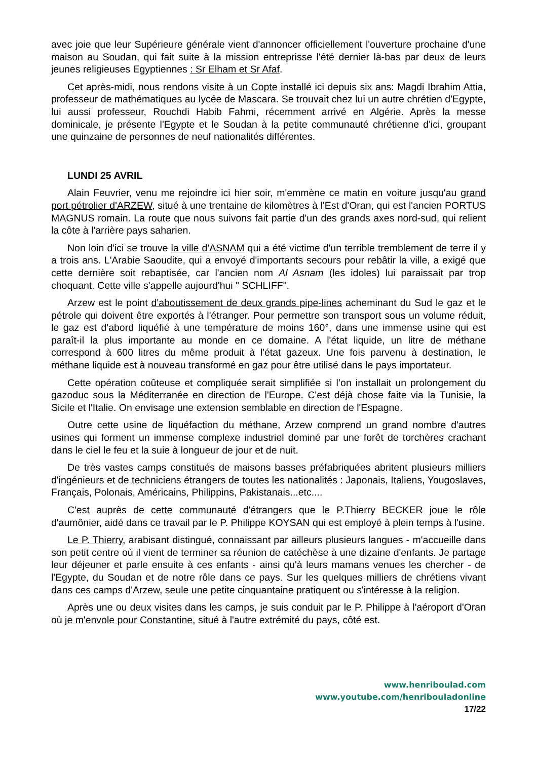avec joie que leur Supérieure générale vient d'annoncer officiellement l'ouverture prochaine d'une maison au Soudan, qui fait suite à la mission entreprisse l'été dernier là-bas par deux de leurs jeunes religieuses Egyptiennes : Sr Elham et Sr Afaf.
Cet après-midi, nous rendons visite à un Copte installé ici depuis six ans: Magdi Ibrahim Attia, professeur de mathématiques au lycée de Mascara. Se trouvait chez lui un autre chrétien d'Egypte, lui aussi professeur, Rouchdi Habib Fahmi, récemment arrivé en Algérie. Après la messe dominicale, je présente l'Egypte et le Soudan à la petite communauté chrétienne d'ici, groupant une quinzaine de personnes de neuf nationalités différentes.
LUNDI 25 AVRIL
Alain Feuvrier, venu me rejoindre ici hier soir, m'emmène ce matin en voiture jusqu'au grand port pétrolier d'ARZEW, situé à une trentaine de kilomètres à l'Est d'Oran, qui est l'ancien PORTUS MAGNUS romain. La route que nous suivons fait partie d'un des grands axes nord-sud, qui relient la côte à l'arrière pays saharien.
Non loin d'ici se trouve la ville d'ASNAM qui a été victime d'un terrible tremblement de terre il y a trois ans. L'Arabie Saoudite, qui a envoyé d'importants secours pour rebâtir la ville, a exigé que cette dernière soit rebaptisée, car l'ancien nom Al Asnam (les idoles) lui paraissait par trop choquant. Cette ville s'appelle aujourd'hui " SCHLIFF".
Arzew est le point d'aboutissement de deux grands pipe-lines acheminant du Sud le gaz et le pétrole qui doivent être exportés à l'étranger. Pour permettre son transport sous un volume réduit, le gaz est d'abord liquéfié à une température de moins 160°, dans une immense usine qui est paraît-il la plus importante au monde en ce domaine. A l'état liquide, un litre de méthane correspond à 600 litres du même produit à l'état gazeux. Une fois parvenu à destination, le méthane liquide est à nouveau transformé en gaz pour être utilisé dans le pays importateur.
Cette opération coûteuse et compliquée serait simplifiée si l’on installait un prolongement du gazoduc sous la Méditerranée en direction de l'Europe. C'est déjà chose faite via la Tunisie, la Sicile et l'Italie. On envisage une extension semblable en direction de l'Espagne.
Outre cette usine de liquéfaction du méthane, Arzew comprend un grand nombre d'autres usines qui forment un immense complexe industriel dominé par une forêt de torchères crachant dans le ciel le feu et la suie à longueur de jour et de nuit.
De très vastes camps constitués de maisons basses préfabriquées abritent plusieurs milliers d'ingénieurs et de techniciens étrangers de toutes les nationalités : Japonais, Italiens, Yougoslaves, Français, Polonais, Américains, Philippins, Pakistanais...etc....
C'est auprès de cette communauté d'étrangers que le P.Thierry BECKER joue le rôle d'aumônier, aidé dans ce travail par le P. Philippe KOYSAN qui est employé à plein temps à l'usine.
Le P. Thierry, arabisant distingué, connaissant par ailleurs plusieurs langues - m'accueille dans son petit centre où il vient de terminer sa réunion de catéchèse à une dizaine d'enfants. Je partage leur déjeuner et parle ensuite à ces enfants - ainsi qu'à leurs mamans venues les chercher - de l'Egypte, du Soudan et de notre rôle dans ce pays. Sur les quelques milliers de chrétiens vivant dans ces camps d'Arzew, seule une petite cinquantaine pratiquent ou s'intéresse à la religion.
Après une ou deux visites dans les camps, je suis conduit par le P. Philippe à l'aéroport d'Oran où je m'envole pour Constantine, situé à l'autre extrémité du pays, côté est.
www.henriboulad.com
www.youtube.com/henribouladonline
17/22